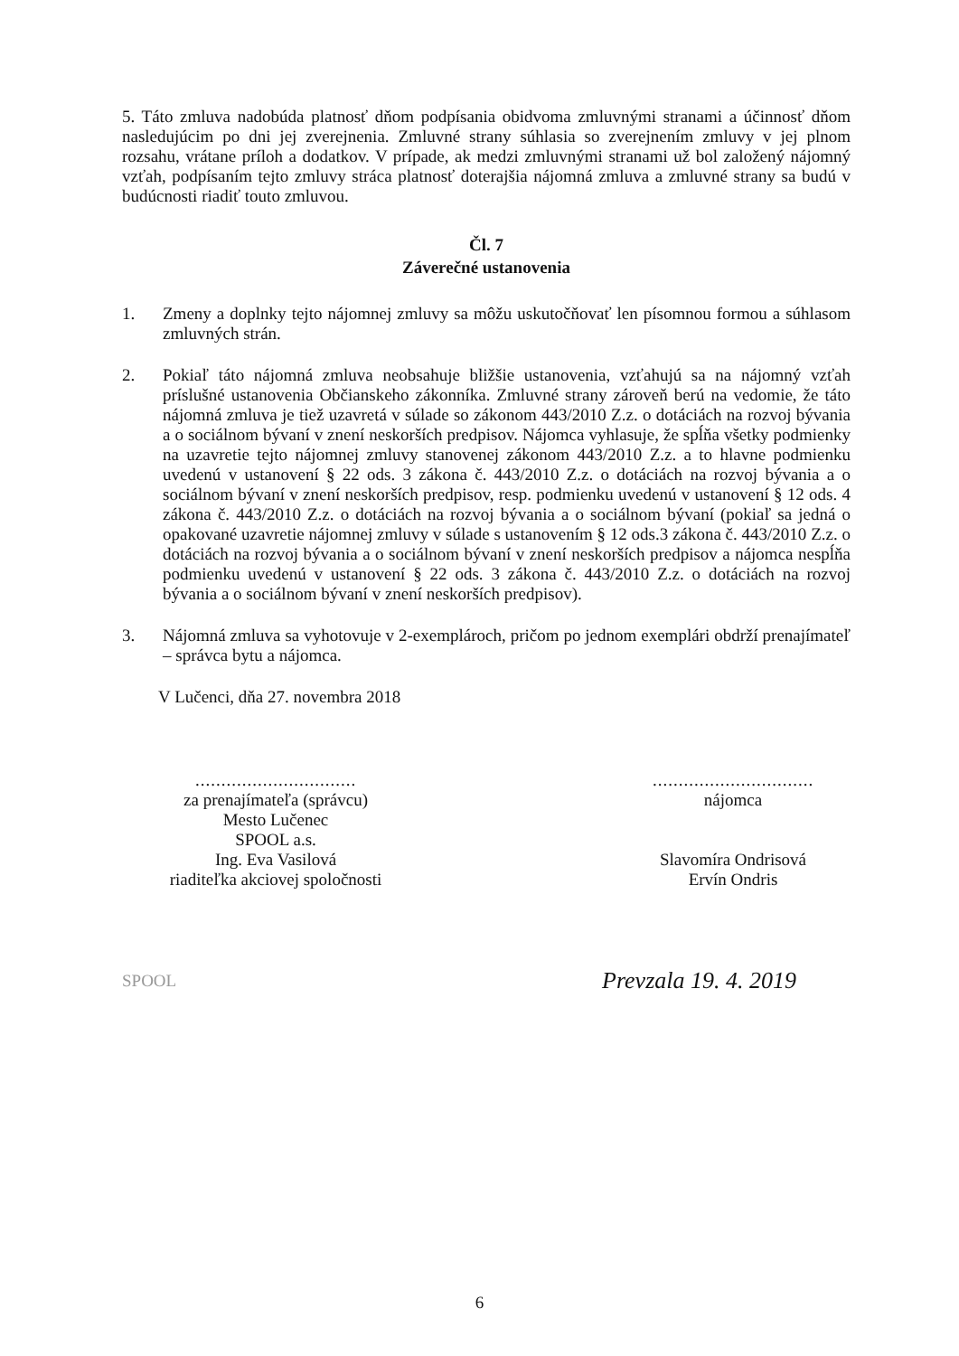5. Táto zmluva nadobúda platnosť dňom podpísania obidvoma zmluvnými stranami a účinnosť dňom nasledujúcim po dni jej zverejnenia. Zmluvné strany súhlasia so zverejnením zmluvy v jej plnom rozsahu, vrátane príloh a dodatkov. V prípade, ak medzi zmluvnými stranami už bol založený nájomný vzťah, podpísaním tejto zmluvy stráca platnosť doterajšia nájomná zmluva a zmluvné strany sa budú v budúcnosti riadiť touto zmluvou.
Čl. 7
Záverečné ustanovenia
1. Zmeny a doplnky tejto nájomnej zmluvy sa môžu uskutočňovať len písomnou formou a súhlasom zmluvných strán.
2. Pokiaľ táto nájomná zmluva neobsahuje bližšie ustanovenia, vzťahujú sa na nájomný vzťah príslušné ustanovenia Občianskeho zákonníka. Zmluvné strany zároveň berú na vedomie, že táto nájomná zmluva je tiež uzavretá v súlade so zákonom 443/2010 Z.z. o dotáciách na rozvoj bývania a o sociálnom bývaní v znení neskorších predpisov. Nájomca vyhlasuje, že spĺňa všetky podmienky na uzavretie tejto nájomnej zmluvy stanovenej zákonom 443/2010 Z.z. a to hlavne podmienku uvedenú v ustanovení § 22 ods. 3 zákona č. 443/2010 Z.z. o dotáciách na rozvoj bývania a o sociálnom bývaní v znení neskorších predpisov, resp. podmienku uvedenú v ustanovení § 12 ods. 4 zákona č. 443/2010 Z.z. o dotáciách na rozvoj bývania a o sociálnom bývaní (pokiaľ sa jedná o opakované uzavretie nájomnej zmluvy v súlade s ustanovením § 12 ods.3 zákona č. 443/2010 Z.z. o dotáciách na rozvoj bývania a o sociálnom bývaní v znení neskorších predpisov a nájomca nespĺňa podmienku uvedenú v ustanovení § 22 ods. 3 zákona č. 443/2010 Z.z. o dotáciách na rozvoj bývania a o sociálnom bývaní v znení neskorších predpisov).
3. Nájomná zmluva sa vyhotovuje v 2-exemplároch, pričom po jednom exemplári obdrží prenajímateľ – správca bytu a nájomca.
V Lučenci, dňa 27. novembra 2018
...............................
za prenajímateľa (správcu)
Mesto Lučenec
SPOOL a.s.
Ing. Eva Vasilová
riaditeľka akciovej spoločnosti
...............................
nájomca
Slavomíra Ondrisová
Ervín Ondris
SPOOL
Prevzala 19. 4. 2019
6